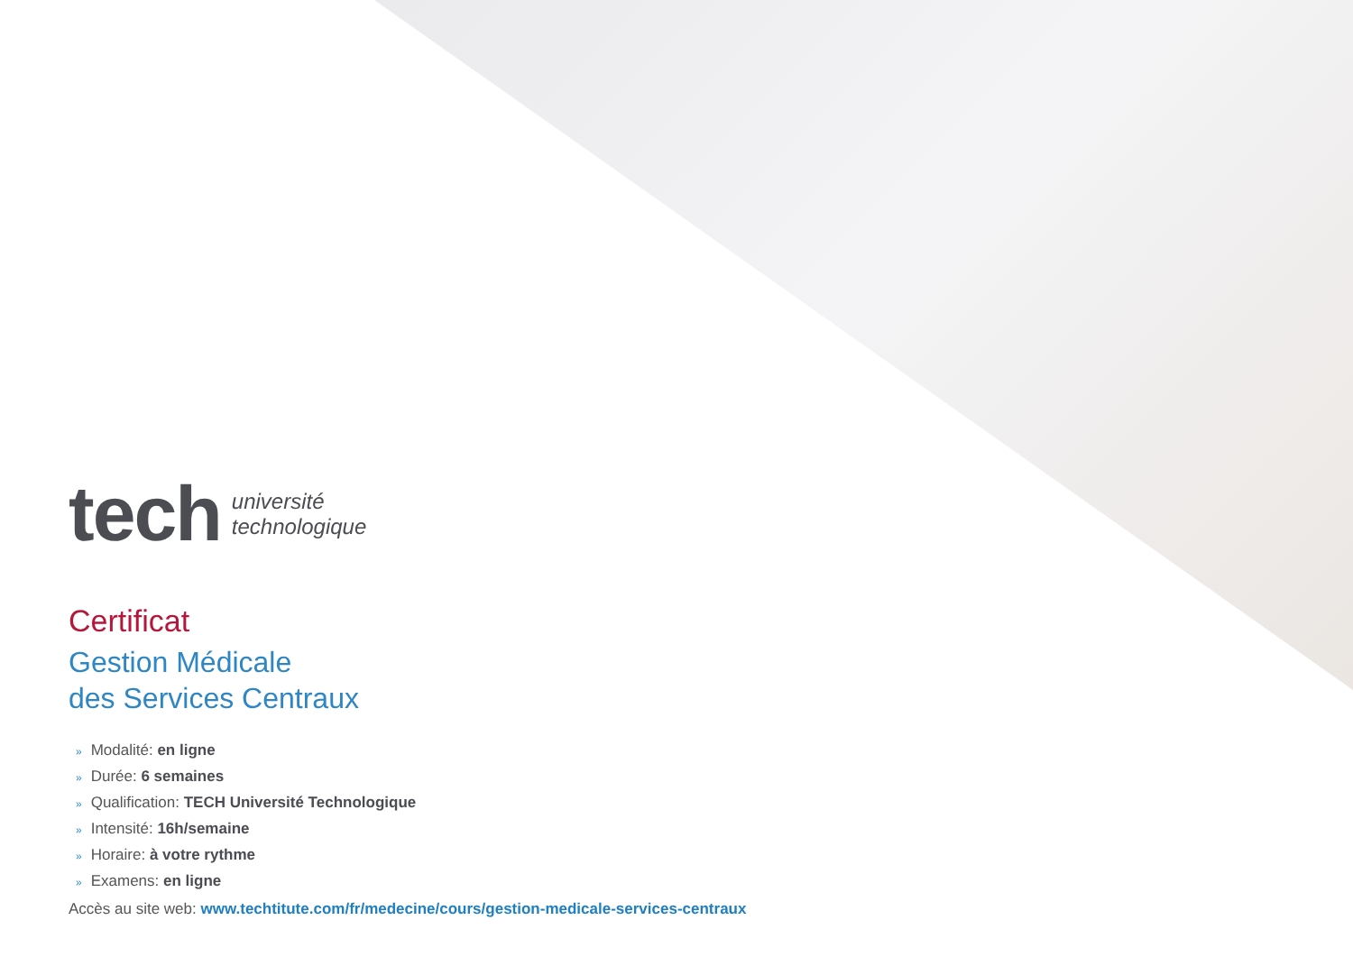tech
université
technologique
Certificat
Gestion Médicale
des Services Centraux
» Modalité: en ligne
» Durée: 6 semaines
» Qualification: TECH Université Technologique
» Intensité: 16h/semaine
» Horaire: à votre rythme
» Examens: en ligne
Accès au site web: www.techtitute.com/fr/medecine/cours/gestion-medicale-services-centraux